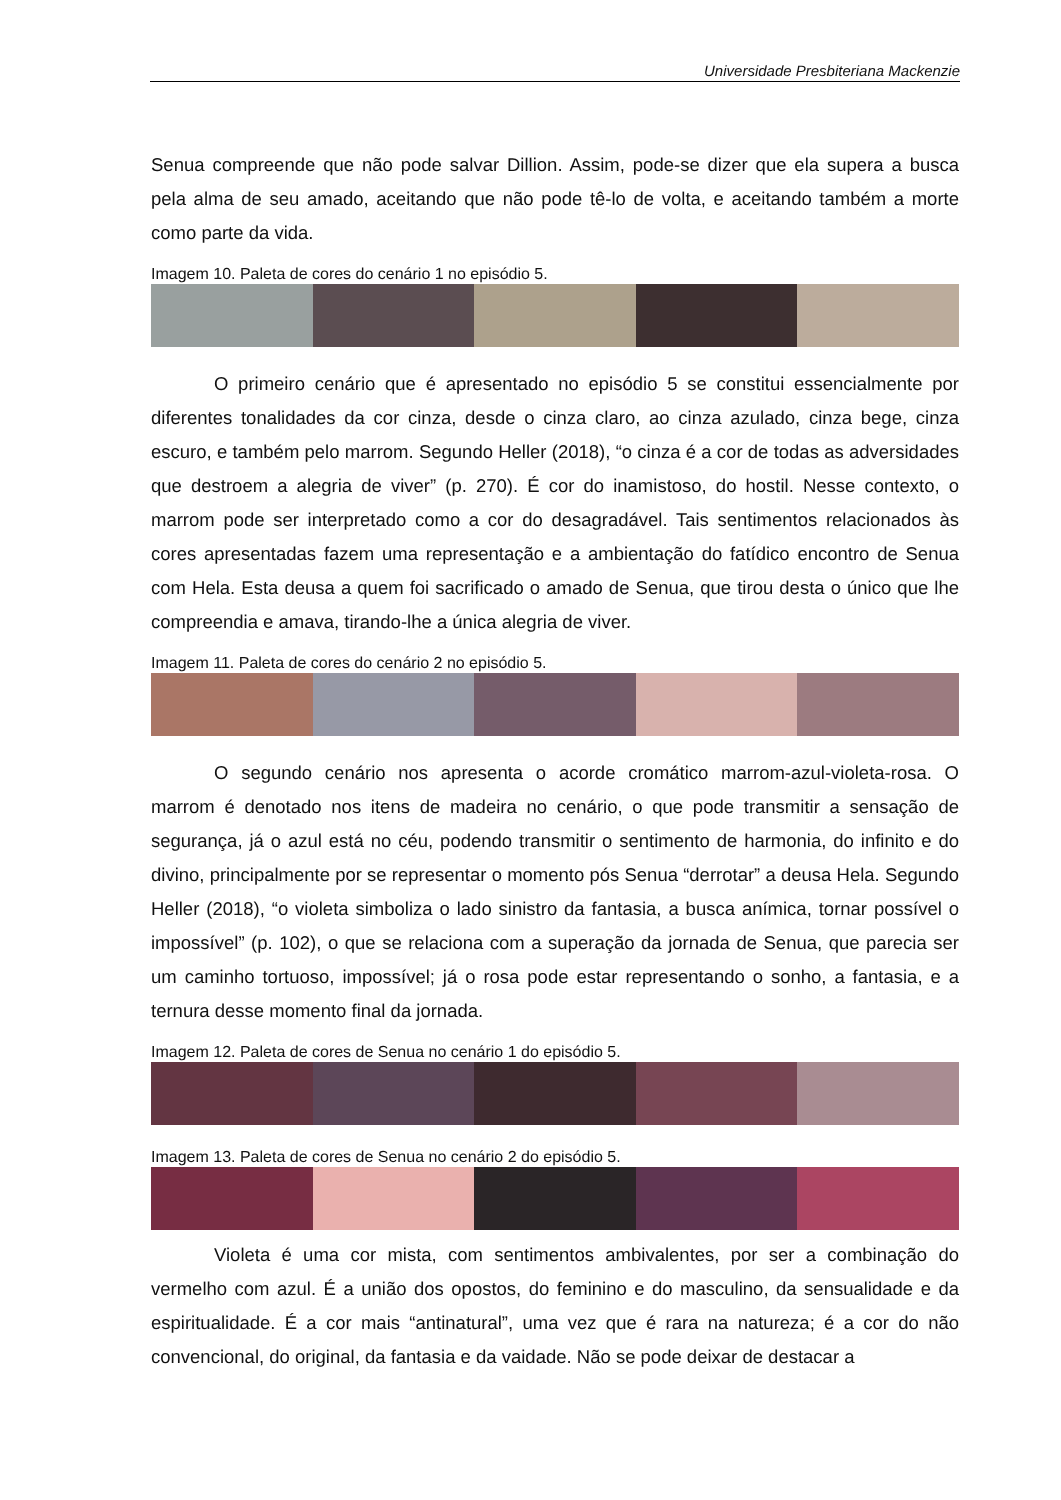Universidade Presbiteriana Mackenzie
Senua compreende que não pode salvar Dillion. Assim, pode-se dizer que ela supera a busca pela alma de seu amado, aceitando que não pode tê-lo de volta, e aceitando também a morte como parte da vida.
Imagem 10. Paleta de cores do cenário 1 no episódio 5.
O primeiro cenário que é apresentado no episódio 5 se constitui essencialmente por diferentes tonalidades da cor cinza, desde o cinza claro, ao cinza azulado, cinza bege, cinza escuro, e também pelo marrom. Segundo Heller (2018), “o cinza é a cor de todas as adversidades que destroem a alegria de viver” (p. 270). É cor do inamistoso, do hostil. Nesse contexto, o marrom pode ser interpretado como a cor do desagradável. Tais sentimentos relacionados às cores apresentadas fazem uma representação e a ambientação do fatídico encontro de Senua com Hela. Esta deusa a quem foi sacrificado o amado de Senua, que tirou desta o único que lhe compreendia e amava, tirando-lhe a única alegria de viver.
Imagem 11. Paleta de cores do cenário 2 no episódio 5.
O segundo cenário nos apresenta o acorde cromático marrom-azul-violeta-rosa. O marrom é denotado nos itens de madeira no cenário, o que pode transmitir a sensação de segurança, já o azul está no céu, podendo transmitir o sentimento de harmonia, do infinito e do divino, principalmente por se representar o momento pós Senua “derrotar” a deusa Hela. Segundo Heller (2018), “o violeta simboliza o lado sinistro da fantasia, a busca anímica, tornar possível o impossível” (p. 102), o que se relaciona com a superação da jornada de Senua, que parecia ser um caminho tortuoso, impossível; já o rosa pode estar representando o sonho, a fantasia, e a ternura desse momento final da jornada.
Imagem 12. Paleta de cores de Senua no cenário 1 do episódio 5.
Imagem 13. Paleta de cores de Senua no cenário 2 do episódio 5.
Violeta é uma cor mista, com sentimentos ambivalentes, por ser a combinação do vermelho com azul. É a união dos opostos, do feminino e do masculino, da sensualidade e da espiritualidade. É a cor mais “antinatural”, uma vez que é rara na natureza; é a cor do não convencional, do original, da fantasia e da vaidade. Não se pode deixar de destacar a